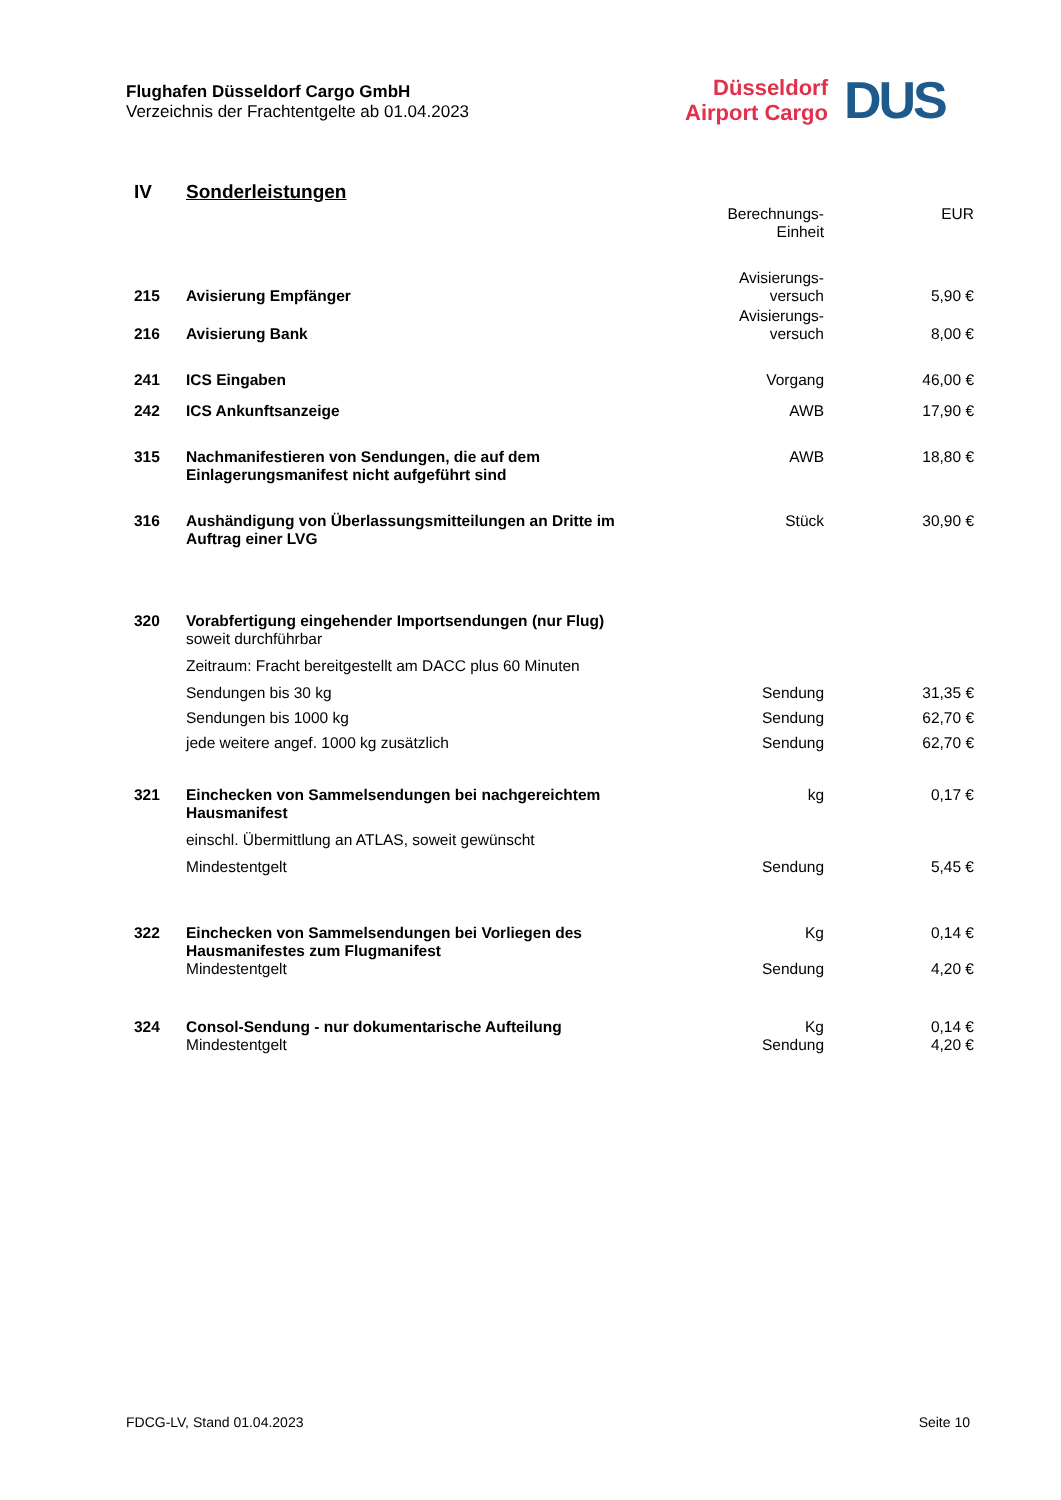Flughafen Düsseldorf Cargo GmbH
Verzeichnis der Frachtentgelte ab 01.04.2023
Düsseldorf
Airport Cargo
DUS
| IV | Sonderleistungen | | |
| | | Berechnungs- Einheit | EUR |
| 215 | Avisierung Empfänger | Avisierungs- versuch | 5,90 € |
| 216 | Avisierung Bank | Avisierungs- versuch | 8,00 € |
| 241 | ICS Eingaben | Vorgang | 46,00 € |
| 242 | ICS Ankunftsanzeige | AWB | 17,90 € |
| 315 | Nachmanifestieren von Sendungen, die auf dem Einlagerungsmanifest nicht aufgeführt sind | AWB | 18,80 € |
| 316 | Aushändigung von Überlassungsmitteilungen an Dritte im Auftrag einer LVG | Stück | 30,90 € |
| 320 | Vorabfertigung eingehender Importsendungen (nur Flug) soweit durchführbar | | |
| | Zeitraum: Fracht bereitgestellt am DACC plus 60 Minuten | | |
| | Sendungen bis 30 kg | Sendung | 31,35 € |
| | Sendungen bis 1000 kg | Sendung | 62,70 € |
| | jede weitere angef. 1000 kg zusätzlich | Sendung | 62,70 € |
| 321 | Einchecken von Sammelsendungen bei nachgereichtem Hausmanifest | kg | 0,17 € |
| | einschl. Übermittlung an ATLAS, soweit gewünscht | | |
| | Mindestentgelt | Sendung | 5,45 € |
| 322 | Einchecken von Sammelsendungen bei Vorliegen des Hausmanifestes zum Flugmanifest Mindestentgelt | Kg Sendung | 0,14 € 4,20 € |
| 324 | Consol-Sendung - nur dokumentarische Aufteilung Mindestentgelt | Kg Sendung | 0,14 € 4,20 € |
FDCG-LV, Stand 01.04.2023 Seite 10